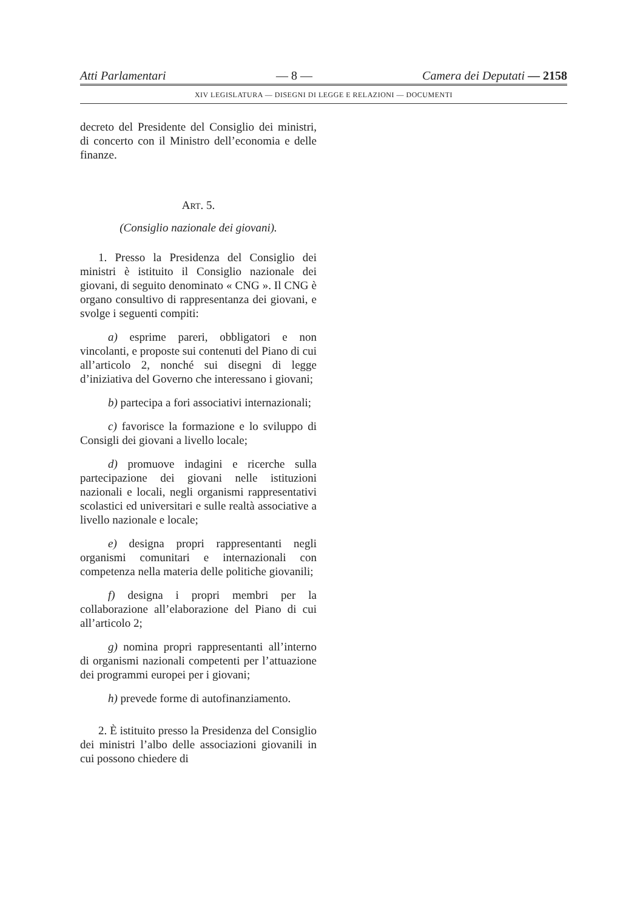Atti Parlamentari — 8 — Camera dei Deputati — 2158
XIV LEGISLATURA — DISEGNI DI LEGGE E RELAZIONI — DOCUMENTI
decreto del Presidente del Consiglio dei ministri, di concerto con il Ministro dell’economia e delle finanze.
ART. 5.
(Consiglio nazionale dei giovani).
1. Presso la Presidenza del Consiglio dei ministri è istituito il Consiglio nazionale dei giovani, di seguito denominato « CNG ». Il CNG è organo consultivo di rappresentanza dei giovani, e svolge i seguenti compiti:
a) esprime pareri, obbligatori e non vincolanti, e proposte sui contenuti del Piano di cui all’articolo 2, nonché sui disegni di legge d’iniziativa del Governo che interessano i giovani;
b) partecipa a fori associativi internazionali;
c) favorisce la formazione e lo sviluppo di Consigli dei giovani a livello locale;
d) promuove indagini e ricerche sulla partecipazione dei giovani nelle istituzioni nazionali e locali, negli organismi rappresentativi scolastici ed universitari e sulle realtà associative a livello nazionale e locale;
e) designa propri rappresentanti negli organismi comunitari e internazionali con competenza nella materia delle politiche giovanili;
f) designa i propri membri per la collaborazione all’elaborazione del Piano di cui all’articolo 2;
g) nomina propri rappresentanti all’interno di organismi nazionali competenti per l’attuazione dei programmi europei per i giovani;
h) prevede forme di autofinanziamento.
2. È istituito presso la Presidenza del Consiglio dei ministri l’albo delle associazioni giovanili in cui possono chiedere di